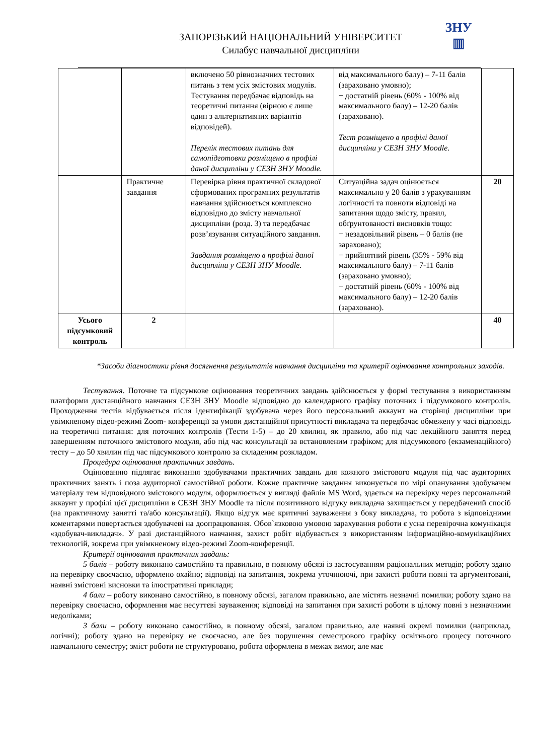ЗНУ
▥
ЗАПОРІЗЬКИЙ НАЦІОНАЛЬНИЙ УНІВЕРСИТЕТ
Силабус навчальної дисципліни
| | | включено 50 рівнозначних тестових питань з тем усіх змістових модулів. Тестування передбачає відповідь на теоретичні питання (вірною є лише один з альтернативних варіантів відповідей). Перелік тестових питань для самопідготовки розміщено в профілі даної дисципліни у СЕЗН ЗНУ Moodle. | від максимального балу) – 7-11 балів (зараховано умовно); − достатній рівень (60% - 100% від максимального балу) – 12-20 балів (зараховано). Тест розміщено в профілі даної дисципліни у СЕЗН ЗНУ Moodle. | |
| | Практичне завдання | Перевірка рівня практичної складової сформованих програмних результатів навчання здійснюється комплексно відповідно до змісту навчальної дисципліни (розд. 3) та передбачає розв’язування ситуаційного завдання. Завдання розміщено в профілі даної дисципліни у СЕЗН ЗНУ Moodle. | Ситуаційна задач оцінюється максимально у 20 балів з урахуванням логічності та повноти відповіді на запитання щодо змісту, правил, обґрунтованості висновків тощо: − незадовільний рівень – 0 балів (не зараховано); − прийнятний рівень (35% - 59% від максимального балу) – 7-11 балів (зараховано умовно); − достатній рівень (60% - 100% від максимального балу) – 12-20 балів (зараховано). | 20 |
| Усього підсумковий контроль | 2 | | | 40 |
*Засоби діагностики рівня досягнення результатів навчання дисципліни та критерії оцінювання контрольних заходів.
Тестування. Поточне та підсумкове оцінювання теоретичних завдань здійснюється у формі тестування з використанням платформи дистанційного навчання СЕЗН ЗНУ Moodle відповідно до календарного графіку поточних і підсумкового контролів. Проходження тестів відбувається після ідентифікації здобувача через його персональний аккаунт на сторінці дисципліни при увімкненому відео-режимі Zoom- конференції за умови дистанційної присутності викладача та передбачає обмежену у часі відповідь на теоретичні питання: для поточних контролів (Тести 1-5) – до 20 хвилин, як правило, або під час лекційного заняття перед завершенням поточного змістового модуля, або під час консультації за встановленим графіком; для підсумкового (екзаменаційного) тесту – до 50 хвилин під час підсумкового контролю за складеним розкладом.
Процедура оцінювання практичних завдань.
Оцінюванню підлягає виконання здобувачами практичних завдань для кожного змістового модуля під час аудиторних практичних занять і поза аудиторної самостійної роботи. Кожне практичне завдання виконується по мірі опанування здобувачем матеріалу тем відповідного змістового модуля, оформлюється у вигляді файлів MS Word, здається на перевірку через персональний аккаунт у профілі цієї дисципліни в СЕЗН ЗНУ Moodle та після позитивного відгуку викладача захищається у передбачений спосіб (на практичному занятті та/або консультації). Якщо відгук має критичні зауваження з боку викладача, то робота з відповідними коментарями повертається здобувачеві на доопрацювання. Обов`язковою умовою зарахування роботи є усна перевірочна комунікація «здобувач-викладач». У разі дистанційного навчання, захист робіт відбувається з використанням інформаційно-комунікаційних технологій, зокрема при увімкненому відео-режимі Zoom-конференції.
Критерії оцінювання практичних завдань:
5 балів – роботу виконано самостійно та правильно, в повному обсязі із застосуванням раціональних методів; роботу здано на перевірку своєчасно, оформлено охайно; відповіді на запитання, зокрема уточнюючі, при захисті роботи повні та аргументовані, наявні змістовні висновки та ілюстративні приклади;
4 бали – роботу виконано самостійно, в повному обсязі, загалом правильно, але містять незначні помилки; роботу здано на перевірку своєчасно, оформлення має несуттєві зауваження; відповіді на запитання при захисті роботи в цілому повні з незначними недоліками;
3 бали – роботу виконано самостійно, в повному обсязі, загалом правильно, але наявні окремі помилки (наприклад, логічні); роботу здано на перевірку не своєчасно, але без порушення семестрового графіку освітнього процесу поточного навчального семестру; зміст роботи не структуровано, робота оформлена в межах вимог, але має